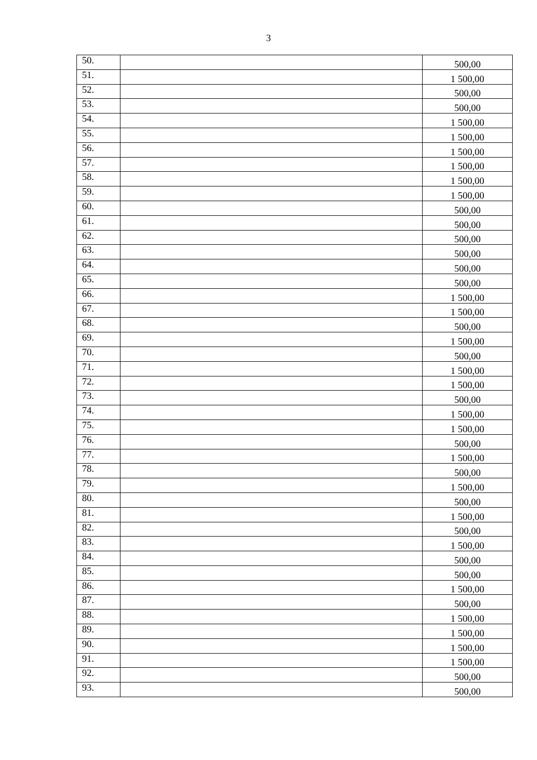3
| 50. | | 500,00 |
| 51. | | 1 500,00 |
| 52. | | 500,00 |
| 53. | | 500,00 |
| 54. | | 1 500,00 |
| 55. | | 1 500,00 |
| 56. | | 1 500,00 |
| 57. | | 1 500,00 |
| 58. | | 1 500,00 |
| 59. | | 1 500,00 |
| 60. | | 500,00 |
| 61. | | 500,00 |
| 62. | | 500,00 |
| 63. | | 500,00 |
| 64. | | 500,00 |
| 65. | | 500,00 |
| 66. | | 1 500,00 |
| 67. | | 1 500,00 |
| 68. | | 500,00 |
| 69. | | 1 500,00 |
| 70. | | 500,00 |
| 71. | | 1 500,00 |
| 72. | | 1 500,00 |
| 73. | | 500,00 |
| 74. | | 1 500,00 |
| 75. | | 1 500,00 |
| 76. | | 500,00 |
| 77. | | 1 500,00 |
| 78. | | 500,00 |
| 79. | | 1 500,00 |
| 80. | | 500,00 |
| 81. | | 1 500,00 |
| 82. | | 500,00 |
| 83. | | 1 500,00 |
| 84. | | 500,00 |
| 85. | | 500,00 |
| 86. | | 1 500,00 |
| 87. | | 500,00 |
| 88. | | 1 500,00 |
| 89. | | 1 500,00 |
| 90. | | 1 500,00 |
| 91. | | 1 500,00 |
| 92. | | 500,00 |
| 93. | | 500,00 |